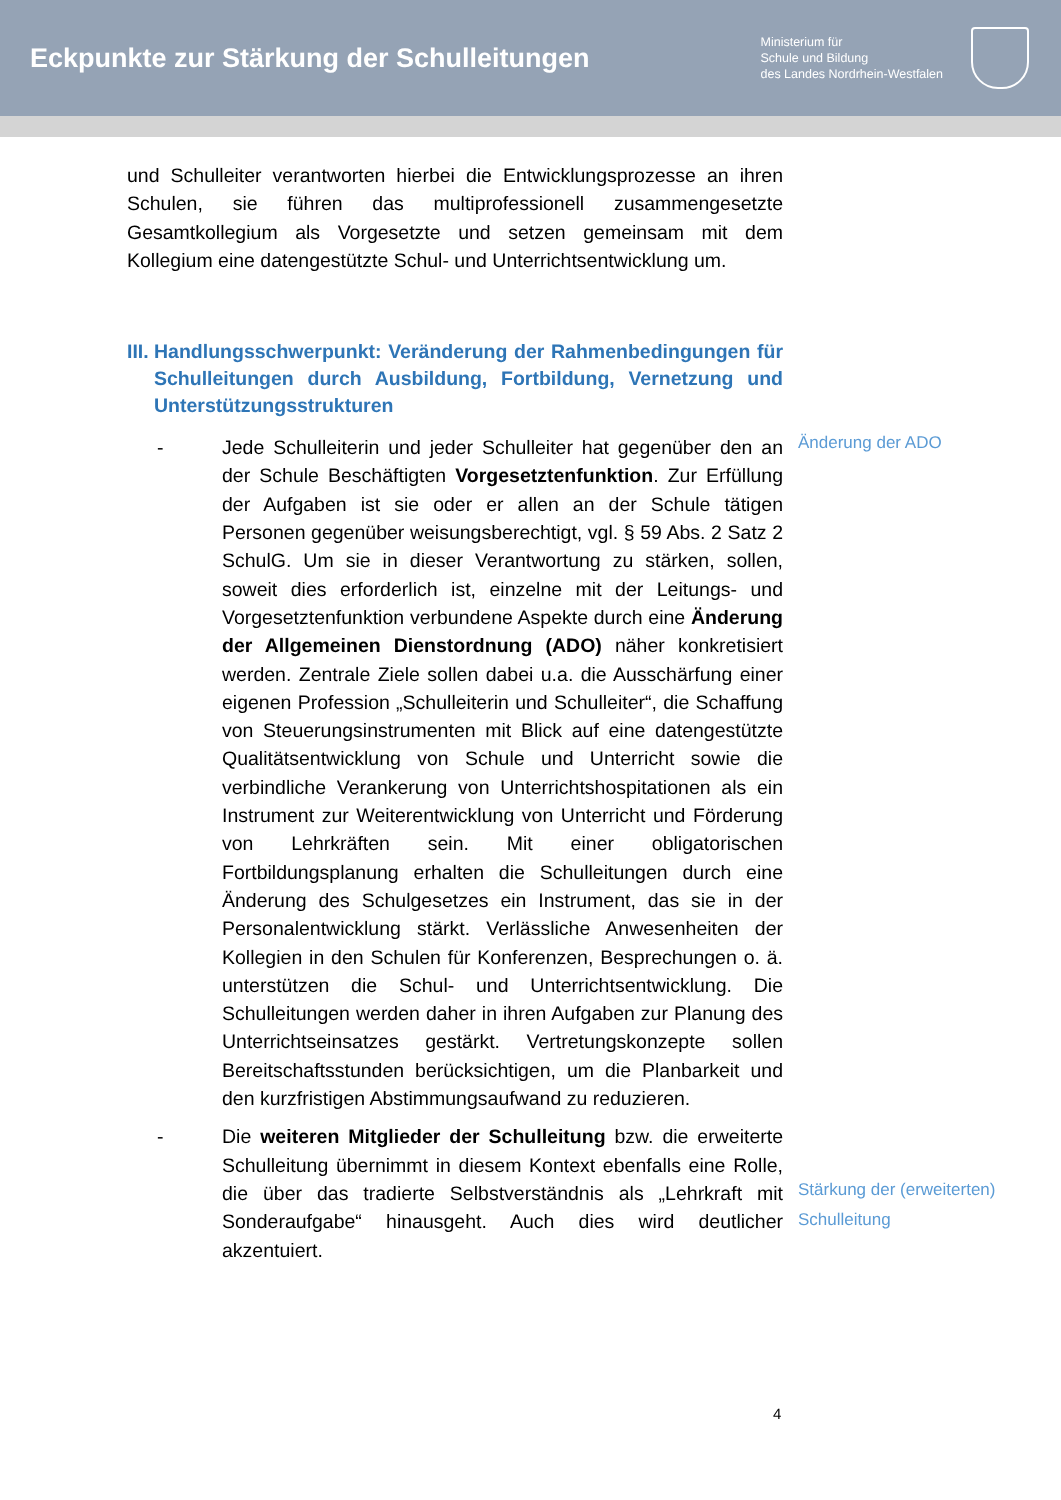Eckpunkte zur Stärkung der Schulleitungen
Ministerium für
Schule und Bildung
des Landes Nordrhein-Westfalen
und Schulleiter verantworten hierbei die Entwicklungsprozesse an ihren Schulen, sie führen das multiprofessionell zusammengesetzte Gesamtkollegium als Vorgesetzte und setzen gemeinsam mit dem Kollegium eine datengestützte Schul- und Unterrichtsentwicklung um.
III.
Handlungsschwerpunkt: Veränderung der Rahmenbedingungen für Schulleitungen durch Ausbildung, Fortbildung, Vernetzung und Unterstützungsstrukturen
- Jede Schulleiterin und jeder Schulleiter hat gegenüber den an der Schule Beschäftigten Vorgesetztenfunktion. Zur Erfüllung der Aufgaben ist sie oder er allen an der Schule tätigen Personen gegenüber weisungsberechtigt, vgl. § 59 Abs. 2 Satz 2 SchulG. Um sie in dieser Verantwortung zu stärken, sollen, soweit dies erforderlich ist, einzelne mit der Leitungs- und Vorgesetztenfunktion verbundene Aspekte durch eine Änderung der Allgemeinen Dienstordnung (ADO) näher konkretisiert werden. Zentrale Ziele sollen dabei u.a. die Ausschärfung einer eigenen Profession „Schulleiterin und Schulleiter“, die Schaffung von Steuerungsinstrumenten mit Blick auf eine datengestützte Qualitätsentwicklung von Schule und Unterricht sowie die verbindliche Verankerung von Unterrichtshospitationen als ein Instrument zur Weiterentwicklung von Unterricht und Förderung von Lehrkräften sein. Mit einer obligatorischen Fortbildungsplanung erhalten die Schulleitungen durch eine Änderung des Schulgesetzes ein Instrument, das sie in der Personalentwicklung stärkt. Verlässliche Anwesenheiten der Kollegien in den Schulen für Konferenzen, Besprechungen o. ä. unterstützen die Schul- und Unterrichtsentwicklung. Die Schulleitungen werden daher in ihren Aufgaben zur Planung des Unterrichtseinsatzes gestärkt. Vertretungskonzepte sollen Bereitschaftsstunden berücksichtigen, um die Planbarkeit und den kurzfristigen Abstimmungsaufwand zu reduzieren.
- Die weiteren Mitglieder der Schulleitung bzw. die erweiterte Schulleitung übernimmt in diesem Kontext ebenfalls eine Rolle, die über das tradierte Selbstverständnis als „Lehrkraft mit Sonderaufgabe“ hinausgeht. Auch dies wird deutlicher akzentuiert.
Änderung der ADO
Stärkung der (erweiterten)
Schulleitung
4